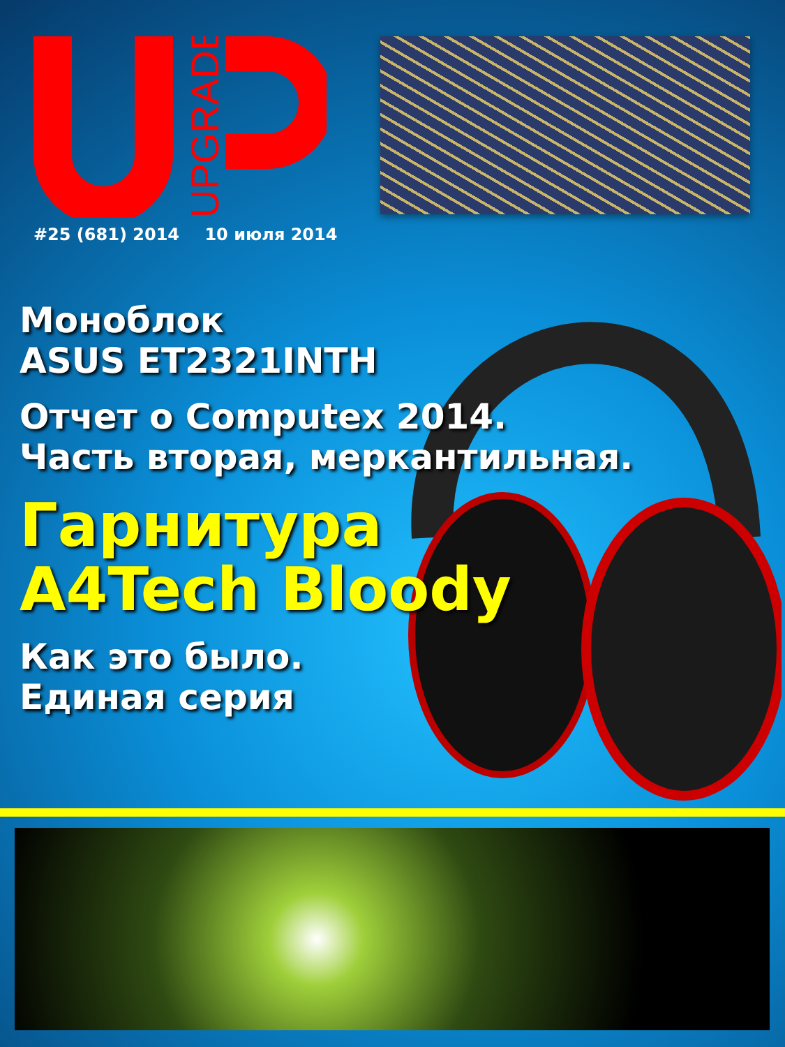UPGRADE
#25 (681) 2014 10 июля 2014
Моноблок
ASUS ET2321INTH
Отчет о Computex 2014.
Часть вторая, меркантильная.
Гарнитура
A4Tech Bloody
Как это было.
Единая серия